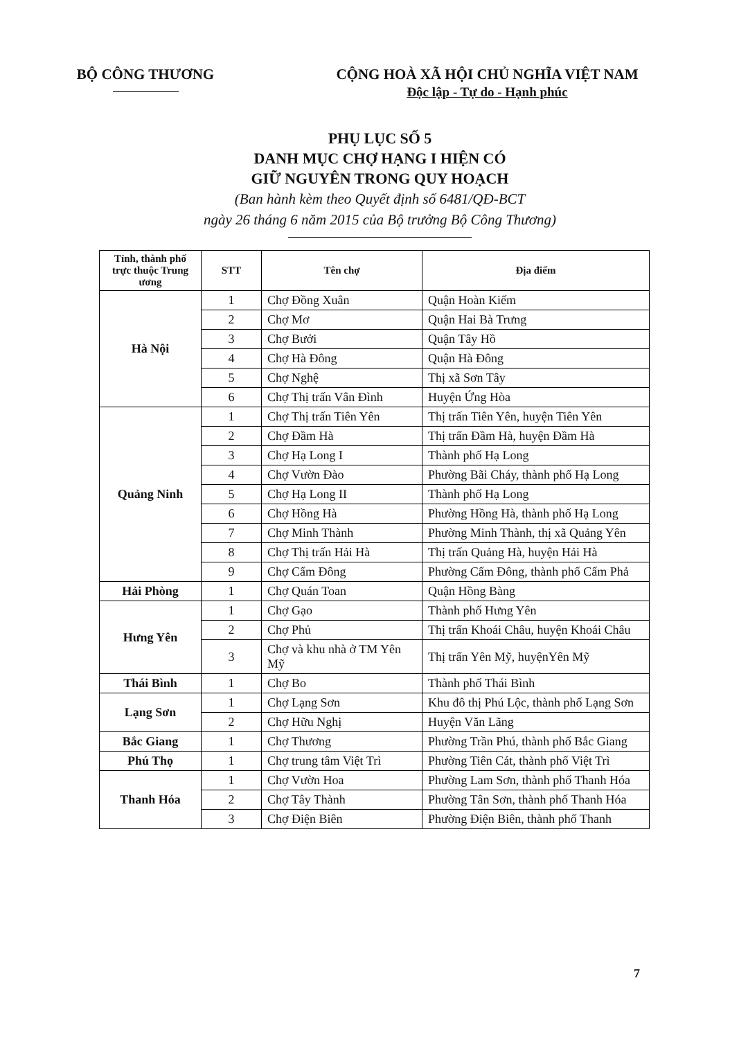BỘ CÔNG THƯƠNG CỘNG HOÀ XÃ HỘI CHỦ NGHĨA VIỆT NAM
Độc lập - Tự do - Hạnh phúc
PHỤ LỤC SỐ 5
DANH MỤC CHỢ HẠNG I HIỆN CÓ
GIỮ NGUYÊN TRONG QUY HOẠCH
(Ban hành kèm theo Quyết định số 6481/QĐ-BCT
ngày 26 tháng 6 năm 2015 của Bộ trưởng Bộ Công Thương)
| Tỉnh, thành phố trực thuộc Trung ương | STT | Tên chợ | Địa điểm |
| --- | --- | --- | --- |
| Hà Nội | 1 | Chợ Đồng Xuân | Quận Hoàn Kiếm |
| | 2 | Chợ Mơ | Quận Hai Bà Trưng |
| | 3 | Chợ Bưởi | Quận Tây Hồ |
| | 4 | Chợ Hà Đông | Quận Hà Đông |
| | 5 | Chợ Nghệ | Thị xã Sơn Tây |
| | 6 | Chợ Thị trấn Vân Đình | Huyện Ứng Hòa |
| Quảng Ninh | 1 | Chợ Thị trấn Tiên Yên | Thị trấn Tiên Yên, huyện Tiên Yên |
| | 2 | Chợ Đầm Hà | Thị trấn Đầm Hà, huyện Đầm Hà |
| | 3 | Chợ Hạ Long I | Thành phố Hạ Long |
| | 4 | Chợ Vườn Đào | Phường Bãi Cháy, thành phố Hạ Long |
| | 5 | Chợ Hạ Long II | Thành phố Hạ Long |
| | 6 | Chợ Hồng Hà | Phường Hồng Hà, thành phố Hạ Long |
| | 7 | Chợ Minh Thành | Phường Minh Thành, thị xã Quảng Yên |
| | 8 | Chợ Thị trấn Hải Hà | Thị trấn Quảng Hà, huyện Hải Hà |
| | 9 | Chợ Cẩm Đông | Phường Cẩm Đông, thành phố Cẩm Phả |
| Hải Phòng | 1 | Chợ Quán Toan | Quận Hồng Bàng |
| Hưng Yên | 1 | Chợ Gạo | Thành phố Hưng Yên |
| | 2 | Chợ Phủ | Thị trấn Khoái Châu, huyện Khoái Châu |
| | 3 | Chợ và khu nhà ở TM Yên Mỹ | Thị trấn Yên Mỹ, huyệnYên Mỹ |
| Thái Bình | 1 | Chợ Bo | Thành phố Thái Bình |
| Lạng Sơn | 1 | Chợ Lạng Sơn | Khu đô thị Phú Lộc, thành phố Lạng Sơn |
| | 2 | Chợ Hữu Nghị | Huyện Văn Lãng |
| Bắc Giang | 1 | Chợ Thương | Phường Trần Phú, thành phố Bắc Giang |
| Phú Thọ | 1 | Chợ trung tâm Việt Trì | Phường Tiên Cát, thành phố Việt Trì |
| Thanh Hóa | 1 | Chợ Vườn Hoa | Phường Lam Sơn, thành phố Thanh Hóa |
| | 2 | Chợ Tây Thành | Phường Tân Sơn, thành phố Thanh Hóa |
| | 3 | Chợ Điện Biên | Phường Điện Biên, thành phố Thanh |
7